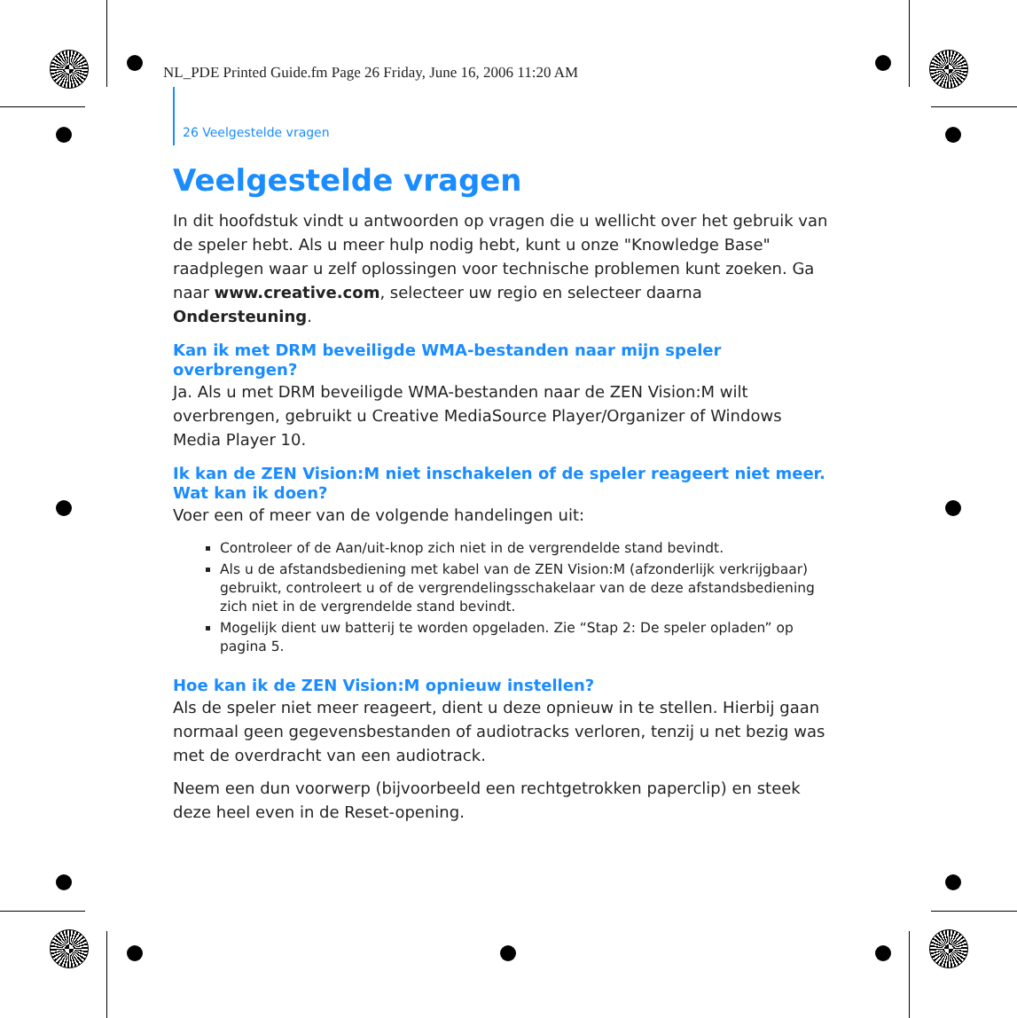NL_PDE Printed Guide.fm Page 26 Friday, June 16, 2006 11:20 AM
26 Veelgestelde vragen
Veelgestelde vragen
In dit hoofdstuk vindt u antwoorden op vragen die u wellicht over het gebruik van de speler hebt. Als u meer hulp nodig hebt, kunt u onze "Knowledge Base" raadplegen waar u zelf oplossingen voor technische problemen kunt zoeken. Ga naar www.creative.com, selecteer uw regio en selecteer daarna Ondersteuning.
Kan ik met DRM beveiligde WMA-bestanden naar mijn speler overbrengen?
Ja. Als u met DRM beveiligde WMA-bestanden naar de ZEN Vision:M wilt overbrengen, gebruikt u Creative MediaSource Player/Organizer of Windows Media Player 10.
Ik kan de ZEN Vision:M niet inschakelen of de speler reageert niet meer. Wat kan ik doen?
Voer een of meer van de volgende handelingen uit:
Controleer of de Aan/uit-knop zich niet in de vergrendelde stand bevindt.
Als u de afstandsbediening met kabel van de ZEN Vision:M (afzonderlijk verkrijgbaar) gebruikt, controleert u of de vergrendelingsschakelaar van de deze afstandsbediening zich niet in de vergrendelde stand bevindt.
Mogelijk dient uw batterij te worden opgeladen. Zie “Stap 2: De speler opladen” op pagina 5.
Hoe kan ik de ZEN Vision:M opnieuw instellen?
Als de speler niet meer reageert, dient u deze opnieuw in te stellen. Hierbij gaan normaal geen gegevensbestanden of audiotracks verloren, tenzij u net bezig was met de overdracht van een audiotrack.
Neem een dun voorwerp (bijvoorbeeld een rechtgetrokken paperclip) en steek deze heel even in de Reset-opening.